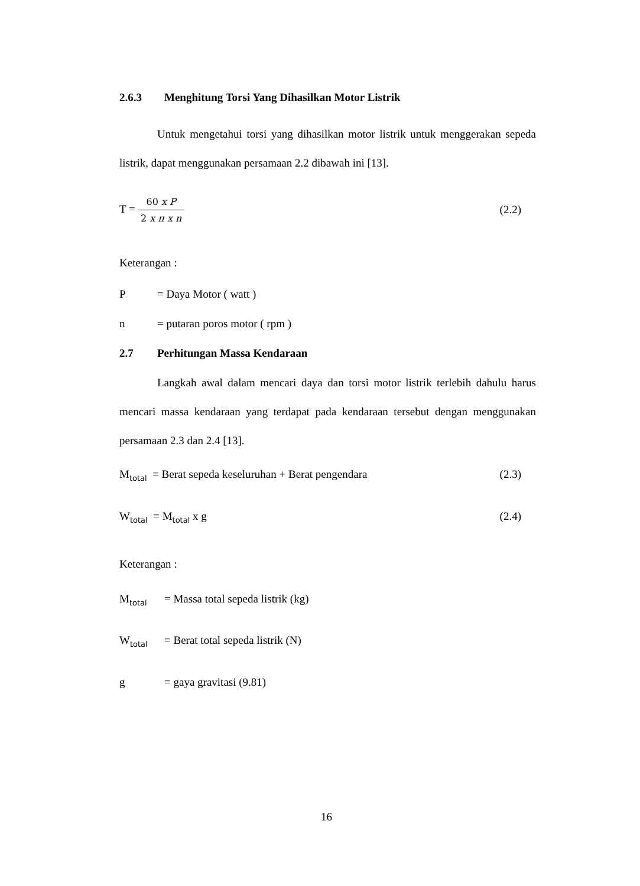2.6.3 Menghitung Torsi Yang Dihasilkan Motor Listrik
Untuk mengetahui torsi yang dihasilkan motor listrik untuk menggerakan sepeda listrik, dapat menggunakan persamaan 2.2 dibawah ini [13].
T = 60 x P 2 x π x n
(2.2)
Keterangan :
P = Daya Motor ( watt )
n = putaran poros motor ( rpm )
2.7 Perhitungan Massa Kendaraan
Langkah awal dalam mencari daya dan torsi motor listrik terlebih dahulu harus mencari massa kendaraan yang terdapat pada kendaraan tersebut dengan menggunakan persamaan 2.3 dan 2.4 [13].
M<sub>total</sub> = Berat sepeda keseluruhan + Berat pengendara (2.3)
W<sub>total</sub> = M<sub>total</sub> x g (2.4)
Keterangan :
M<sub>total</sub> = Massa total sepeda listrik (kg)
W<sub>total</sub> = Berat total sepeda listrik (N)
g = gaya gravitasi (9.81)
16